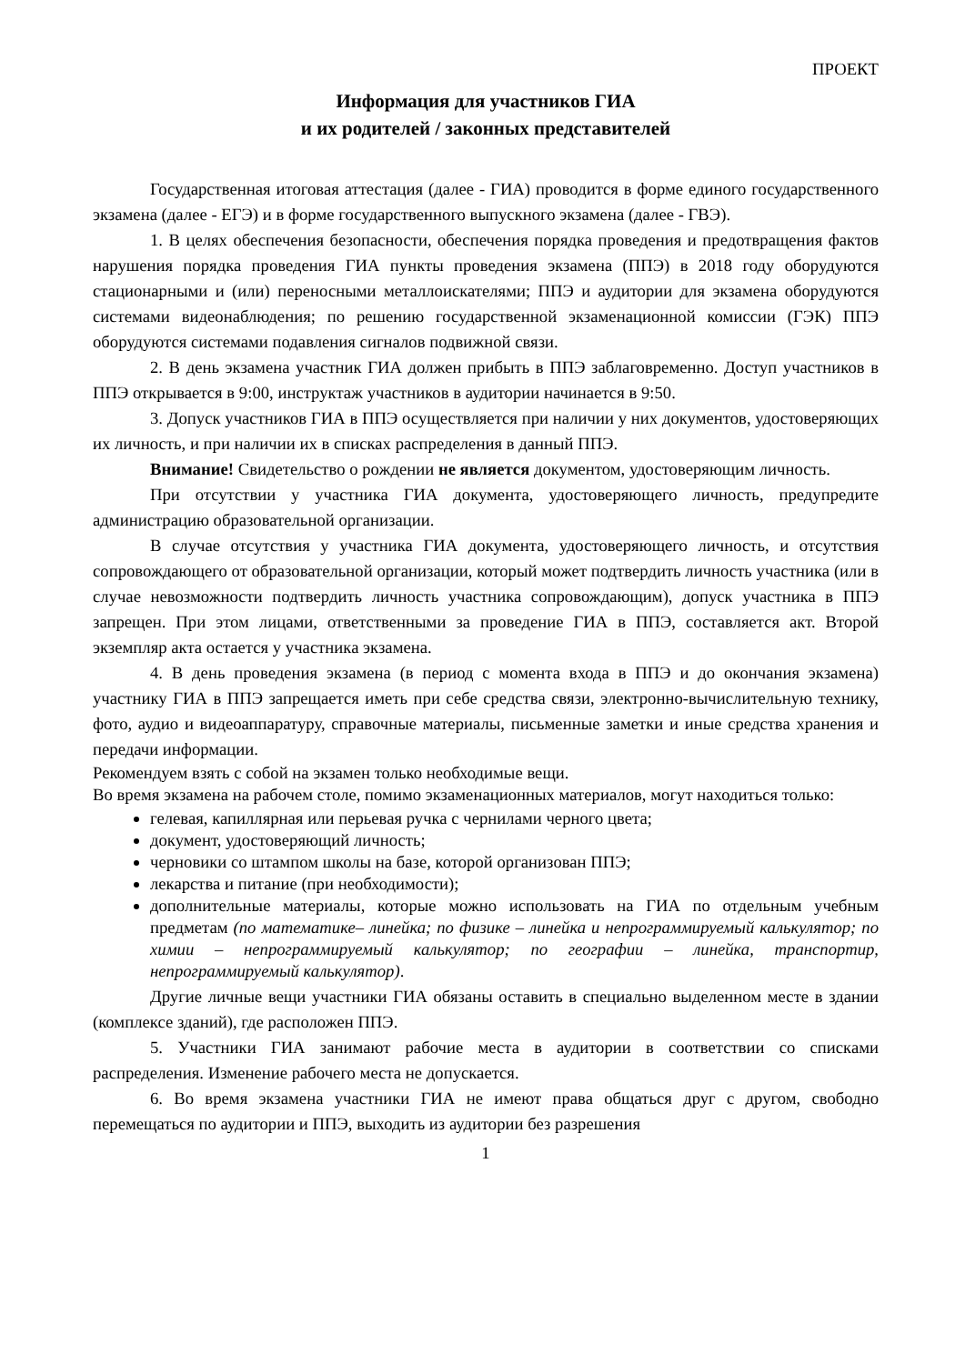ПРОЕКТ
Информация для участников ГИА
и их родителей / законных представителей
Государственная итоговая аттестация (далее - ГИА) проводится в форме единого государственного экзамена (далее - ЕГЭ) и в форме государственного выпускного экзамена (далее - ГВЭ).
1. В целях обеспечения безопасности, обеспечения порядка проведения и предотвращения фактов нарушения порядка проведения ГИА пункты проведения экзамена (ППЭ) в 2018 году оборудуются стационарными и (или) переносными металлоискателями; ППЭ и аудитории для экзамена оборудуются системами видеонаблюдения; по решению государственной экзаменационной комиссии (ГЭК) ППЭ оборудуются системами подавления сигналов подвижной связи.
2. В день экзамена участник ГИА должен прибыть в ППЭ заблаговременно. Доступ участников в ППЭ открывается в 9:00, инструктаж участников в аудитории начинается в 9:50.
3. Допуск участников ГИА в ППЭ осуществляется при наличии у них документов, удостоверяющих их личность, и при наличии их в списках распределения в данный ППЭ.
Внимание! Свидетельство о рождении не является документом, удостоверяющим личность.
При отсутствии у участника ГИА документа, удостоверяющего личность, предупредите администрацию образовательной организации.
В случае отсутствия у участника ГИА документа, удостоверяющего личность, и отсутствия сопровождающего от образовательной организации, который может подтвердить личность участника (или в случае невозможности подтвердить личность участника сопровождающим), допуск участника в ППЭ запрещен. При этом лицами, ответственными за проведение ГИА в ППЭ, составляется акт. Второй экземпляр акта остается у участника экзамена.
4. В день проведения экзамена (в период с момента входа в ППЭ и до окончания экзамена) участнику ГИА в ППЭ запрещается иметь при себе средства связи, электронно-вычислительную технику, фото, аудио и видеоаппаратуру, справочные материалы, письменные заметки и иные средства хранения и передачи информации.
Рекомендуем взять с собой на экзамен только необходимые вещи.
Во время экзамена на рабочем столе, помимо экзаменационных материалов, могут находиться только:
гелевая, капиллярная или перьевая ручка с чернилами черного цвета;
документ, удостоверяющий личность;
черновики со штампом школы на базе, которой организован ППЭ;
лекарства и питание (при необходимости);
дополнительные материалы, которые можно использовать на ГИА по отдельным учебным предметам (по математике– линейка; по физике – линейка и непрограммируемый калькулятор; по химии – непрограммируемый калькулятор; по географии – линейка, транспортир, непрограммируемый калькулятор).
Другие личные вещи участники ГИА обязаны оставить в специально выделенном месте в здании (комплексе зданий), где расположен ППЭ.
5. Участники ГИА занимают рабочие места в аудитории в соответствии со списками распределения. Изменение рабочего места не допускается.
6. Во время экзамена участники ГИА не имеют права общаться друг с другом, свободно перемещаться по аудитории и ППЭ, выходить из аудитории без разрешения
1